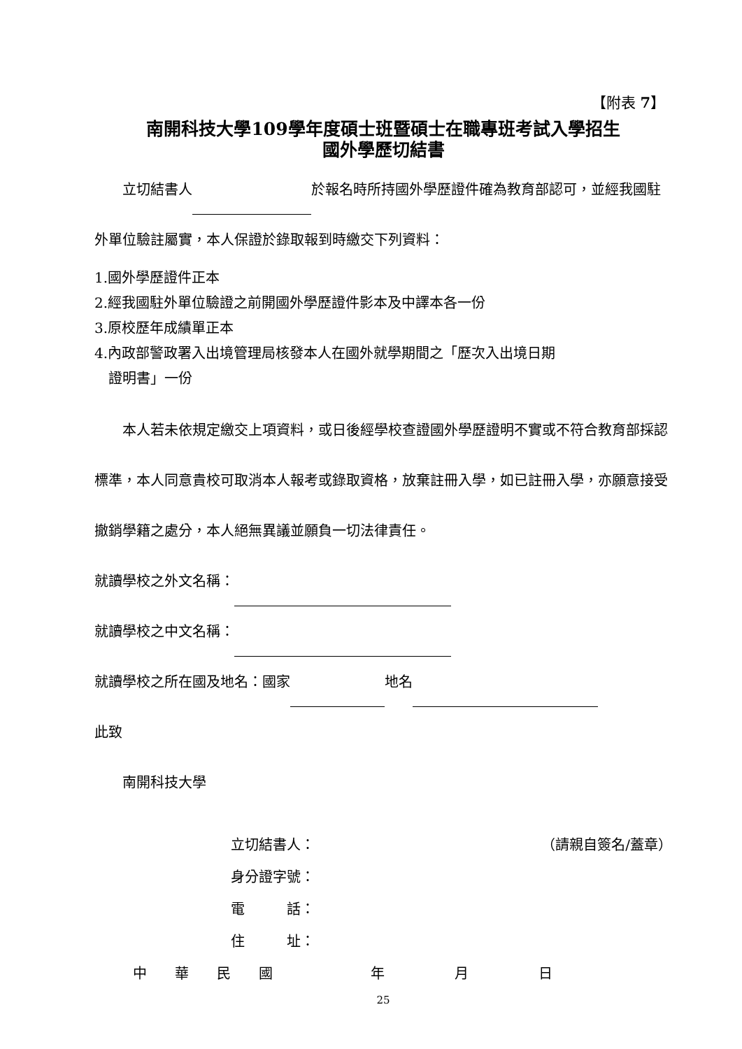【附表 7】
南開科技大學109學年度碩士班暨碩士在職專班考試入學招生
國外學歷切結書
  立切結書人 於報名時所持國外學歷證件確為教育部認可，並經我國駐外單位驗註屬實，本人保證於錄取報到時繳交下列資料：
1.國外學歷證件正本
2.經我國駐外單位驗證之前開國外學歷證件影本及中譯本各一份
3.原校歷年成績單正本
4.內政部警政署入出境管理局核發本人在國外就學期間之「歷次入出境日期
 證明書」一份
  本人若未依規定繳交上項資料，或日後經學校查證國外學歷證明不實或不符合教育部採認標準，本人同意貴校可取消本人報考或錄取資格，放棄註冊入學，如已註冊入學，亦願意接受撤銷學籍之處分，本人絕無異議並願負一切法律責任。
就讀學校之外文名稱：
就讀學校之中文名稱：
就讀學校之所在國及地名：國家 地名
此致
  南開科技大學
立切結書人： （請親自簽名/蓋章）
身分證字號：
電   話：
住   址：
中  華  民  國       年     月     日
25